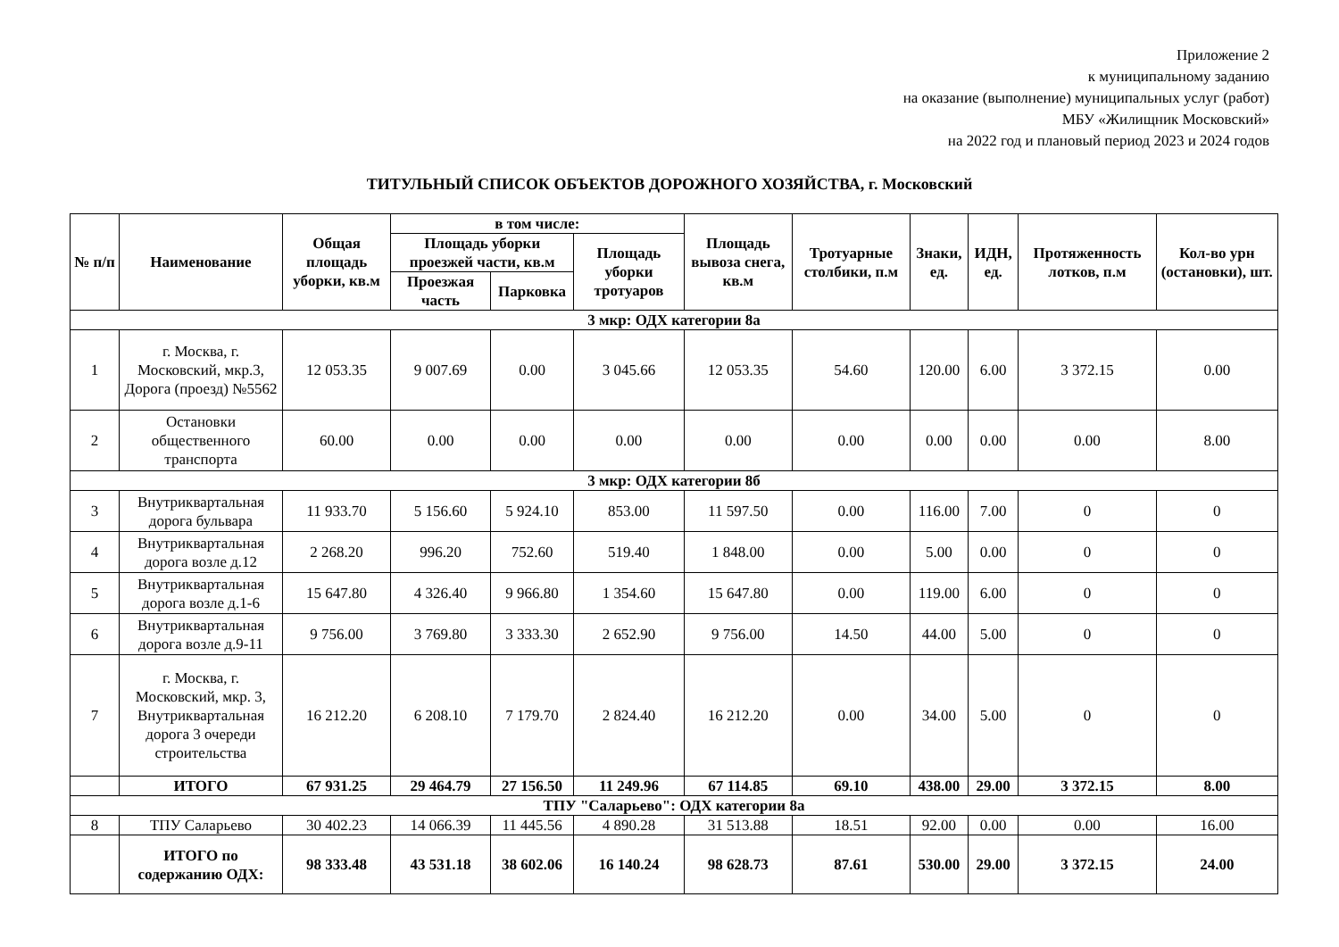Приложение 2
к муниципальному заданию
на оказание (выполнение) муниципальных услуг (работ)
МБУ «Жилищник Московский»
на 2022 год и плановый период 2023 и 2024 годов
ТИТУЛЬНЫЙ СПИСОК ОБЪЕКТОВ ДОРОЖНОГО ХОЗЯЙСТВА, г. Московский
| № п/п | Наименование | Общая площадь уборки, кв.м | в том числе: | | | Площадь вывоза снега, кв.м | Тротуарные столбики, п.м | Знаки, ед. | ИДН, ед. | Протяженность лотков, п.м | Кол-во урн (остановки), шт. |
| --- | --- | --- | --- | --- | --- | --- | --- | --- | --- | --- | --- |
| | | | Площадь уборки проезжей части, кв.м | | Площадь уборки тротуаров | | | | | | |
| | | | Проезжая часть | Парковка | | | | | | | |
| 3 мкр: ОДХ категории 8а | | | | | | | | | | | |
| 1 | г. Москва, г. Московский, мкр.3, Дорога (проезд) №5562 | 12 053.35 | 9 007.69 | 0.00 | 3 045.66 | 12 053.35 | 54.60 | 120.00 | 6.00 | 3 372.15 | 0.00 |
| 2 | Остановки общественного транспорта | 60.00 | 0.00 | 0.00 | 0.00 | 0.00 | 0.00 | 0.00 | 0.00 | 0.00 | 8.00 |
| 3 мкр: ОДХ категории 8б | | | | | | | | | | | |
| 3 | Внутриквартальная дорога бульвара | 11 933.70 | 5 156.60 | 5 924.10 | 853.00 | 11 597.50 | 0.00 | 116.00 | 7.00 | 0 | 0 |
| 4 | Внутриквартальная дорога возле д.12 | 2 268.20 | 996.20 | 752.60 | 519.40 | 1 848.00 | 0.00 | 5.00 | 0.00 | 0 | 0 |
| 5 | Внутриквартальная дорога возле д.1-6 | 15 647.80 | 4 326.40 | 9 966.80 | 1 354.60 | 15 647.80 | 0.00 | 119.00 | 6.00 | 0 | 0 |
| 6 | Внутриквартальная дорога возле д.9-11 | 9 756.00 | 3 769.80 | 3 333.30 | 2 652.90 | 9 756.00 | 14.50 | 44.00 | 5.00 | 0 | 0 |
| 7 | г. Москва, г. Московский, мкр. 3, Внутриквартальная дорога 3 очереди строительства | 16 212.20 | 6 208.10 | 7 179.70 | 2 824.40 | 16 212.20 | 0.00 | 34.00 | 5.00 | 0 | 0 |
| | ИТОГО | 67 931.25 | 29 464.79 | 27 156.50 | 11 249.96 | 67 114.85 | 69.10 | 438.00 | 29.00 | 3 372.15 | 8.00 |
| ТПУ "Саларьево": ОДХ категории 8а | | | | | | | | | | | |
| 8 | ТПУ Саларьево | 30 402.23 | 14 066.39 | 11 445.56 | 4 890.28 | 31 513.88 | 18.51 | 92.00 | 0.00 | 0.00 | 16.00 |
| | ИТОГО по содержанию ОДХ: | 98 333.48 | 43 531.18 | 38 602.06 | 16 140.24 | 98 628.73 | 87.61 | 530.00 | 29.00 | 3 372.15 | 24.00 |